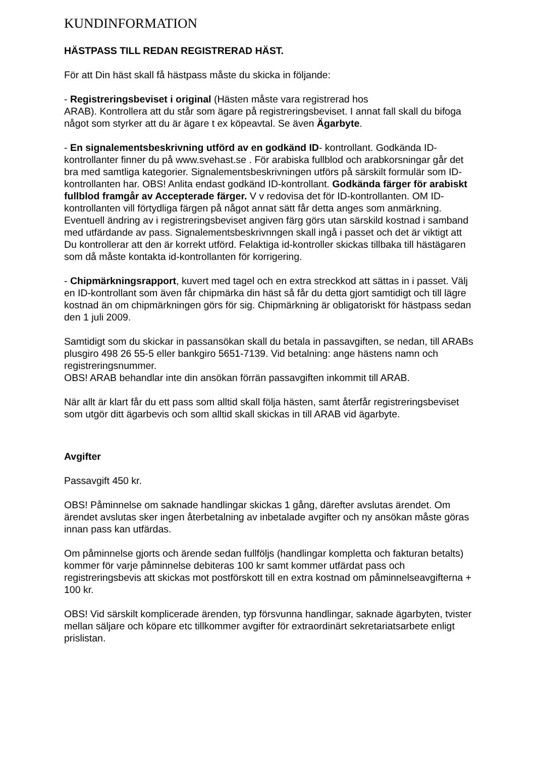KUNDINFORMATION
HÄSTPASS TILL REDAN REGISTRERAD HÄST.
För att Din häst skall få hästpass måste du skicka in följande:
- Registreringsbeviset i original (Hästen måste vara registrerad hos
ARAB). Kontrollera att du står som ägare på registreringsbeviset. I annat fall skall du bifoga något som styrker att du är ägare t ex köpeavtal. Se även Ägarbyte.
- En signalementsbeskrivning utförd av en godkänd ID- kontrollant. Godkända ID- kontrollanter finner du på www.svehast.se . För arabiska fullblod och arabkorsningar går det bra med samtliga kategorier. Signalementsbeskrivningen utförs på särskilt formulär som ID-kontrollanten har. OBS! Anlita endast godkänd ID-kontrollant. Godkända färger för arabiskt fullblod framgår av Accepterade färger. V v redovisa det för ID-kontrollanten. OM ID-kontrollanten vill förtydliga färgen på något annat sätt får detta anges som anmärkning. Eventuell ändring av i registreringsbeviset angiven färg görs utan särskild kostnad i samband med utfärdande av pass. Signalementsbeskrivnngen skall ingå i passet och det är viktigt att Du kontrollerar att den är korrekt utförd. Felaktiga id-kontroller skickas tillbaka till hästägaren som då måste kontakta id-kontrollanten för korrigering.
- Chipmärkningsrapport, kuvert med tagel och en extra streckkod att sättas in i passet. Välj en ID-kontrollant som även får chipmärka din häst så får du detta gjort samtidigt och till lägre kostnad än om chipmärkningen görs för sig. Chipmärkning är obligatoriskt för hästpass sedan den 1 juli 2009.
Samtidigt som du skickar in passansökan skall du betala in passavgiften, se nedan, till ARABs plusgiro 498 26 55-5 eller bankgiro 5651-7139. Vid betalning: ange hästens namn och registreringsnummer.
OBS! ARAB behandlar inte din ansökan förrän passavgiften inkommit till ARAB.
När allt är klart får du ett pass som alltid skall följa hästen, samt återfår registreringsbeviset som utgör ditt ägarbevis och som alltid skall skickas in till ARAB vid ägarbyte.
Avgifter
Passavgift 450 kr.
OBS! Påminnelse om saknade handlingar skickas 1 gång, därefter avslutas ärendet. Om ärendet avslutas sker ingen återbetalning av inbetalade avgifter och ny ansökan måste göras innan pass kan utfärdas.
Om påminnelse gjorts och ärende sedan fullföljs (handlingar kompletta och fakturan betalts) kommer för varje påminnelse debiteras 100 kr samt kommer utfärdat pass och registreringsbevis att skickas mot postförskott till en extra kostnad om påminnelseavgifterna + 100 kr.
OBS! Vid särskilt komplicerade ärenden, typ försvunna handlingar, saknade ägarbyten, tvister mellan säljare och köpare etc tillkommer avgifter för extraordinärt sekretariatsarbete enligt prislistan.